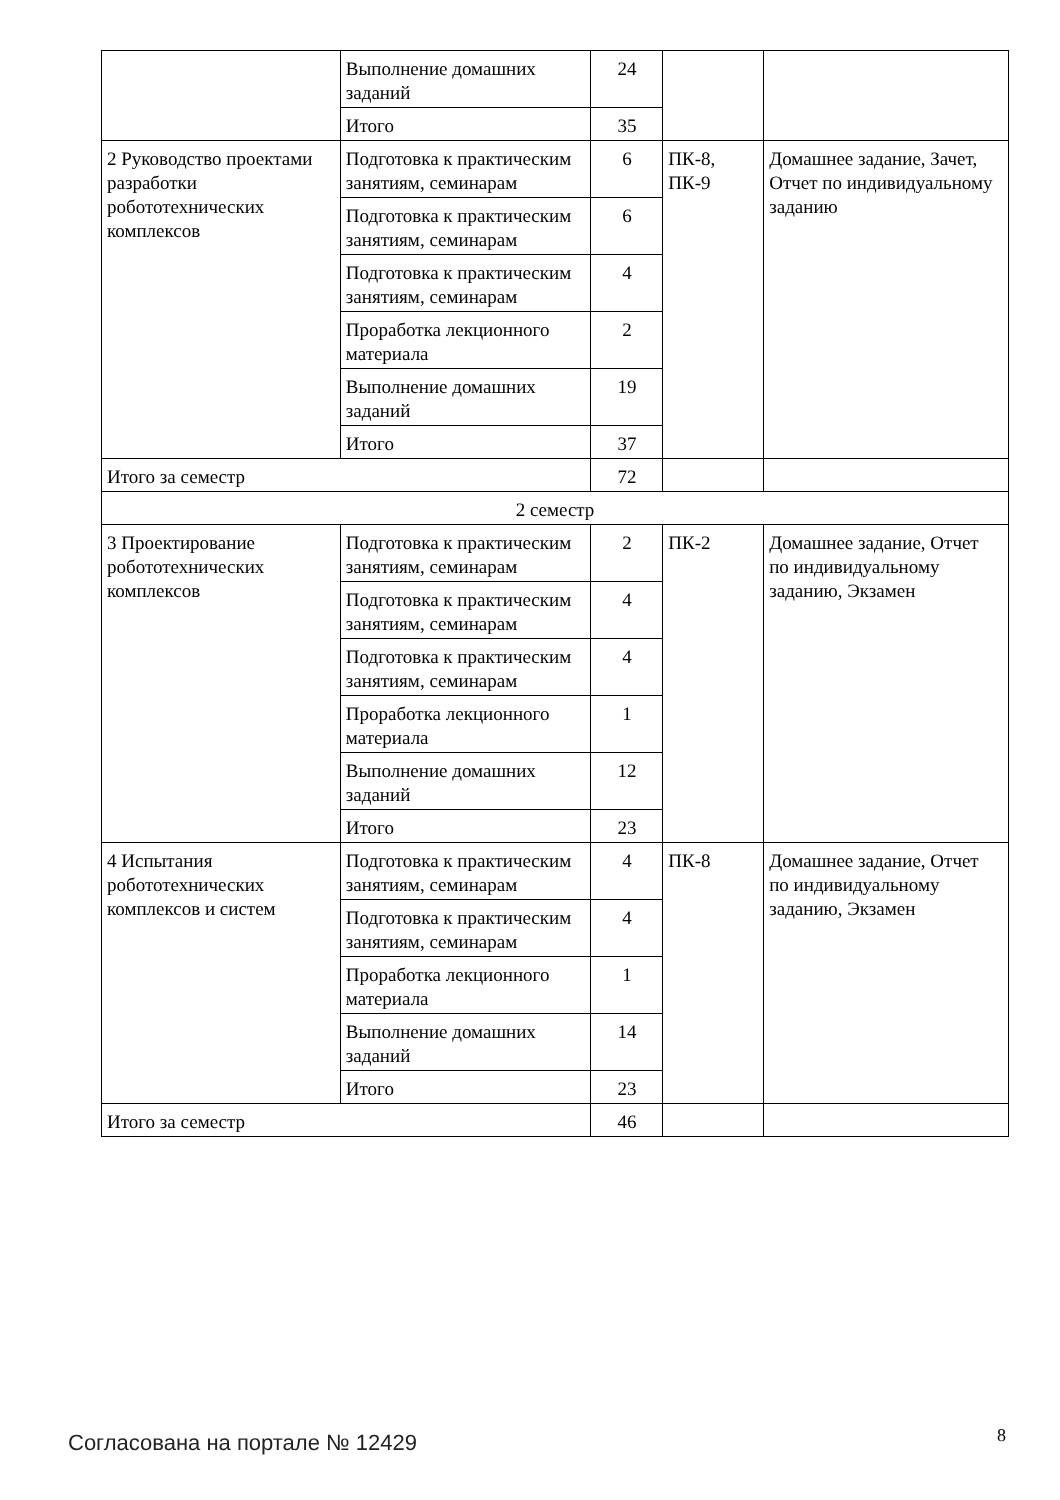| | Выполнение домашних заданий | 24 | | |
| | Итого | 35 | | |
| 2 Руководство проектами разработки робототехнических комплексов | Подготовка к практическим занятиям, семинарам | 6 | ПК-8, ПК-9 | Домашнее задание, Зачет, Отчет по индивидуальному заданию |
| | Подготовка к практическим занятиям, семинарам | 6 | | |
| | Подготовка к практическим занятиям, семинарам | 4 | | |
| | Проработка лекционного материала | 2 | | |
| | Выполнение домашних заданий | 19 | | |
| | Итого | 37 | | |
| Итого за семестр | | 72 | | |
| 2 семестр | | | | |
| 3 Проектирование робототехнических комплексов | Подготовка к практическим занятиям, семинарам | 2 | ПК-2 | Домашнее задание, Отчет по индивидуальному заданию, Экзамен |
| | Подготовка к практическим занятиям, семинарам | 4 | | |
| | Подготовка к практическим занятиям, семинарам | 4 | | |
| | Проработка лекционного материала | 1 | | |
| | Выполнение домашних заданий | 12 | | |
| | Итого | 23 | | |
| 4 Испытания робототехнических комплексов и систем | Подготовка к практическим занятиям, семинарам | 4 | ПК-8 | Домашнее задание, Отчет по индивидуальному заданию, Экзамен |
| | Подготовка к практическим занятиям, семинарам | 4 | | |
| | Проработка лекционного материала | 1 | | |
| | Выполнение домашних заданий | 14 | | |
| | Итого | 23 | | |
| Итого за семестр | | 46 | | |
Согласована на портале № 12429 8